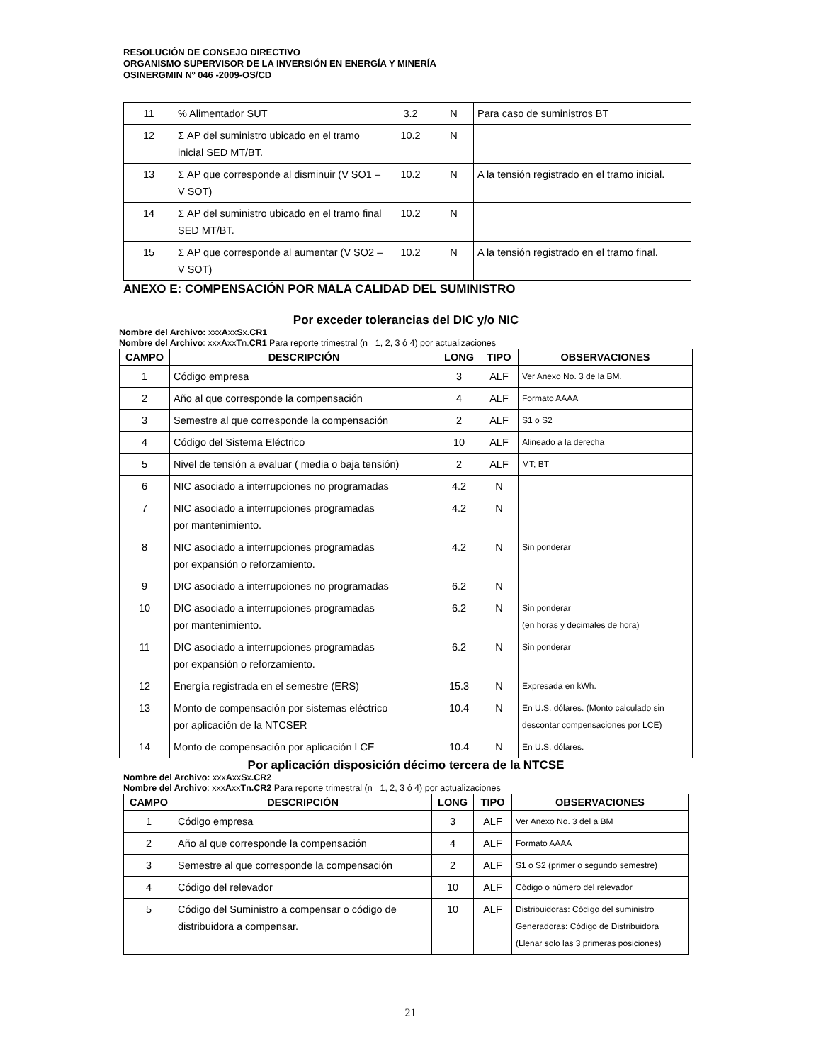RESOLUCIÓN DE CONSEJO DIRECTIVO
ORGANISMO SUPERVISOR DE LA INVERSIÓN EN ENERGÍA Y MINERÍA
OSINERGMIN Nº 046 -2009-OS/CD
| 11 | % Alimentador SUT | 3.2 | N | Para caso de suministros BT |
| 12 | Σ AP del suministro ubicado en el tramo inicial SED MT/BT. | 10.2 | N | |
| 13 | Σ AP que corresponde al disminuir (V SO1 – V SOT) | 10.2 | N | A la tensión registrado en el tramo inicial. |
| 14 | Σ AP del suministro ubicado en el tramo final SED MT/BT. | 10.2 | N | |
| 15 | Σ AP que corresponde al aumentar (V SO2 – V SOT) | 10.2 | N | A la tensión registrado en el tramo final. |
ANEXO E: COMPENSACIÓN POR MALA CALIDAD DEL SUMINISTRO
Por exceder tolerancias del DIC y/o NIC
Nombre del Archivo: xxxAxxSx.CR1
Nombre del Archivo: xxxAxxTn.CR1 Para reporte trimestral (n= 1, 2, 3 ó 4) por actualizaciones
| CAMPO | DESCRIPCIÓN | LONG | TIPO | OBSERVACIONES |
| --- | --- | --- | --- | --- |
| 1 | Código empresa | 3 | ALF | Ver Anexo No. 3 de la BM. |
| 2 | Año al que corresponde la compensación | 4 | ALF | Formato AAAA |
| 3 | Semestre al que corresponde la compensación | 2 | ALF | S1 o S2 |
| 4 | Código del Sistema Eléctrico | 10 | ALF | Alineado a la derecha |
| 5 | Nivel de tensión a evaluar ( media o baja tensión) | 2 | ALF | MT; BT |
| 6 | NIC asociado a interrupciones no programadas | 4.2 | N | |
| 7 | NIC asociado a interrupciones programadas por mantenimiento. | 4.2 | N | |
| 8 | NIC asociado a interrupciones programadas por expansión o reforzamiento. | 4.2 | N | Sin ponderar |
| 9 | DIC asociado a interrupciones no programadas | 6.2 | N | |
| 10 | DIC asociado a interrupciones programadas por mantenimiento. | 6.2 | N | Sin ponderar (en horas y decimales de hora) |
| 11 | DIC asociado a interrupciones programadas por expansión o reforzamiento. | 6.2 | N | Sin ponderar |
| 12 | Energía registrada en el semestre (ERS) | 15.3 | N | Expresada en kWh. |
| 13 | Monto de compensación por sistemas eléctrico por aplicación de la NTCSER | 10.4 | N | En U.S. dólares. (Monto calculado sin descontar compensaciones por LCE) |
| 14 | Monto de compensación por aplicación LCE | 10.4 | N | En U.S. dólares. |
Por aplicación disposición décimo tercera de la NTCSE
Nombre del Archivo: xxxAxxSx.CR2
Nombre del Archivo: xxxAxxTn.CR2 Para reporte trimestral (n= 1, 2, 3 ó 4) por actualizaciones
| CAMPO | DESCRIPCIÓN | LONG | TIPO | OBSERVACIONES |
| --- | --- | --- | --- | --- |
| 1 | Código empresa | 3 | ALF | Ver Anexo No. 3 del a BM |
| 2 | Año al que corresponde la compensación | 4 | ALF | Formato AAAA |
| 3 | Semestre al que corresponde la compensación | 2 | ALF | S1 o S2 (primer o segundo semestre) |
| 4 | Código del relevador | 10 | ALF | Código o número del relevador |
| 5 | Código del Suministro a compensar o código de distribuidora a compensar. | 10 | ALF | Distribuidoras: Código del suministro Generadoras: Código de Distribuidora (Llenar solo las 3 primeras posiciones) |
21